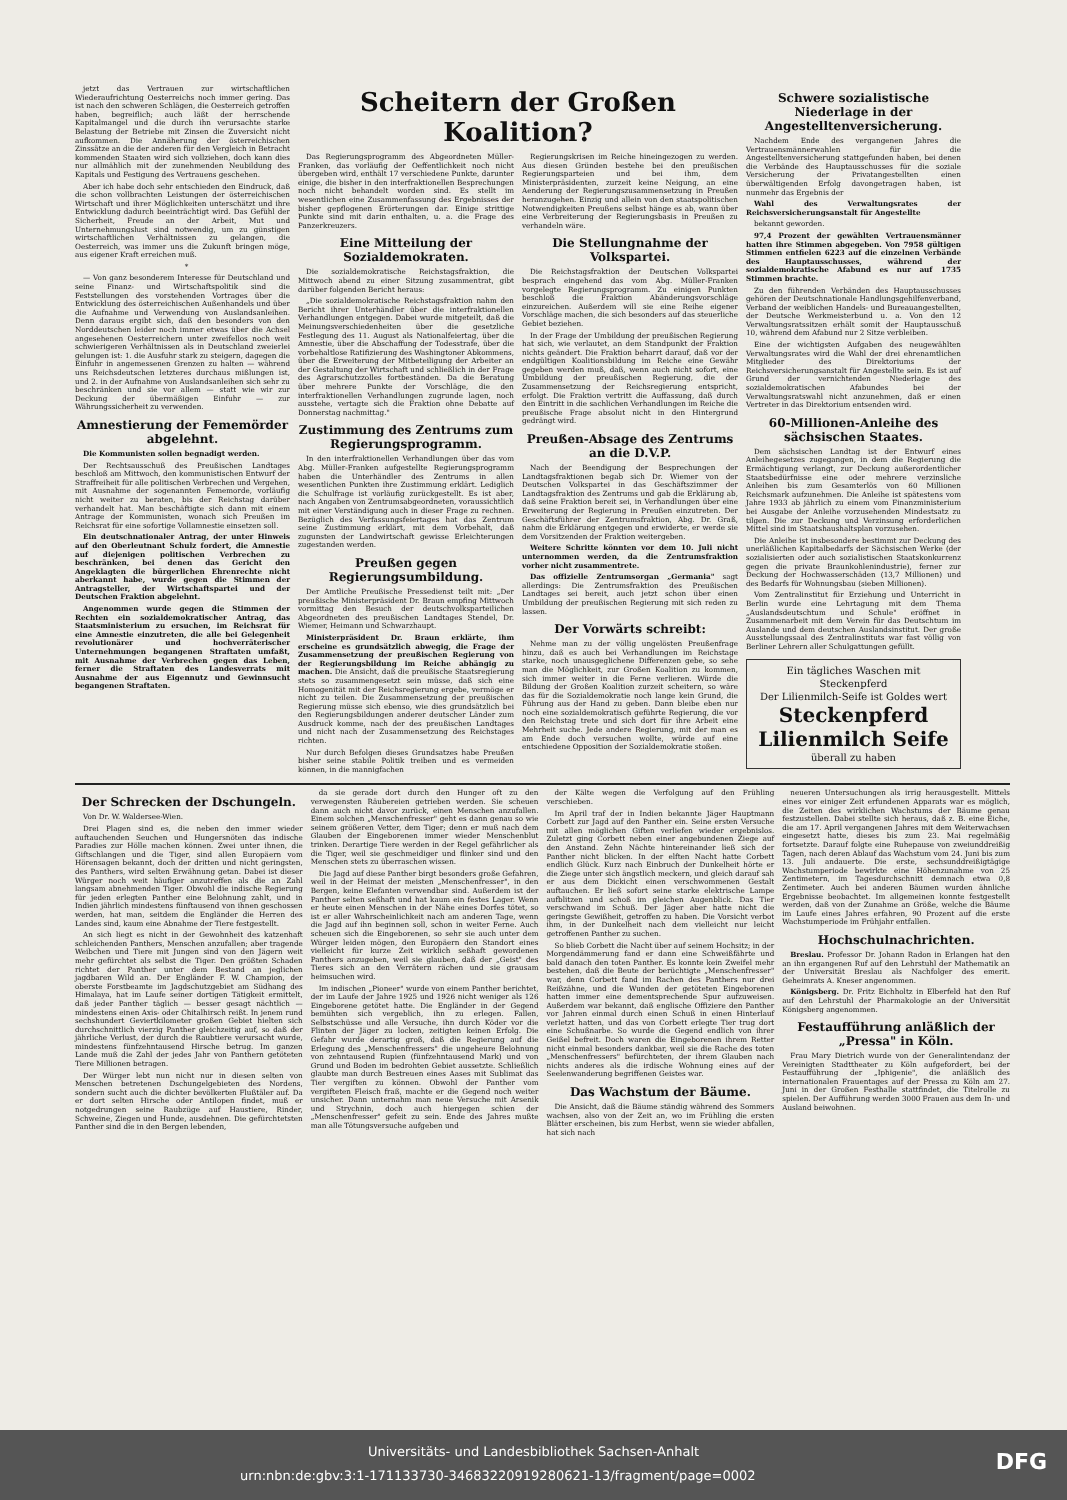jetzt das Vertrauen zur wirtschaftlichen Wiederaufrichtung Oesterreichs noch immer gering. Das ist nach den schweren Schlägen, die Oesterreich getroffen haben, begreiflich; auch läßt der herrschende Kapitalmangel und die durch ihn verursachte starke Belastung der Betriebe mit Zinsen die Zuversicht nicht aufkommen. Die Annäherung der österreichischen Zinssätze an die der anderen für den Vergleich in Betracht kommenden Staaten wird sich vollziehen, doch kann dies nur allmählich mit der zunehmenden Neubildung des Kapitals und Festigung des Vertrauens geschehen.
Aber ich habe doch sehr entschieden den Eindruck, daß die schon vollbrachten Leistungen der österreichischen Wirtschaft und ihrer Möglichkeiten unterschätzt und ihre Entwicklung dadurch beeinträchtigt wird. Das Gefühl der Sicherheit, Freude an der Arbeit, Mut und Unternehmungslust sind notwendig, um zu günstigen wirtschaftlichen Verhältnissen zu gelangen, die Oesterreich, was immer uns die Zukunft bringen möge, aus eigener Kraft erreichen muß.
*
— Von ganz besonderem Interesse für Deutschland und seine Finanz- und Wirtschaftspolitik sind die Feststellungen des vorstehenden Vortrages über die Entwicklung des österreichischen Außenhandels und über die Aufnahme und Verwendung von Auslandsanleihen. Denn daraus ergibt sich, daß den besonders von den Norddeutschen leider noch immer etwas über die Achsel angesehenen Oesterreichern unter zweifellos noch weit schwierigeren Verhältnissen als in Deutschland zweierlei gelungen ist: 1. die Ausfuhr stark zu steigern, dagegen die Einfuhr in angemessenen Grenzen zu halten — während uns Reichsdeutschen letzteres durchaus mißlungen ist, und 2. in der Aufnahme von Auslandsanleihen sich sehr zu beschränken und sie vor allem — statt wie wir zur Deckung der übermäßigen Einfuhr — zur Währungssicherheit zu verwenden.
Amnestierung der Fememörder abgelehnt.
Die Kommunisten sollen begnadigt werden.
Der Rechtsausschuß des Preußischen Landtages beschloß am Mittwoch, den kommunistischen Entwurf der Straffreiheit für alle politischen Verbrechen und Vergehen, mit Ausnahme der sogenannten Fememorde, vorläufig nicht weiter zu beraten, bis der Reichstag darüber verhandelt hat. Man beschäftigte sich dann mit einem Antrage der Kommunisten, wonach sich Preußen im Reichsrat für eine sofortige Vollamnestie einsetzen soll.
Ein deutschnationaler Antrag, der unter Hinweis auf den Oberleutnant Schulz fordert, die Amnestie auf diejenigen politischen Verbrechen zu beschränken, bei denen das Gericht den Angeklagten die bürgerlichen Ehrenrechte nicht aberkannt habe, wurde gegen die Stimmen der Antragsteller, der Wirtschaftspartei und der Deutschen Fraktion abgelehnt.
Angenommen wurde gegen die Stimmen der Rechten ein sozialdemokratischer Antrag, das Staatsministerium zu ersuchen, im Reichsrat für eine Amnestie einzutreten, die alle bei Gelegenheit revolutionärer und hochverräterischer Unternehmungen begangenen Straftaten umfaßt, mit Ausnahme der Verbrechen gegen das Leben, ferner die Straftaten des Landesverrats mit Ausnahme der aus Eigennutz und Gewinnsucht begangenen Straftaten.
Scheitern der Großen Koalition?
Das Regierungsprogramm des Abgeordneten Müller-Franken, das vorläufig der Oeffentlichkeit noch nicht übergeben wird, enthält 17 verschiedene Punkte, darunter einige, die bisher in den interfraktionellen Besprechungen noch nicht behandelt worden sind. Es stellt im wesentlichen eine Zusammenfassung des Ergebnisses der bisher gepflogenen Erörterungen dar. Einige strittige Punkte sind mit darin enthalten, u. a. die Frage des Panzerkreuzers.
Eine Mitteilung der Sozialdemokraten.
Die sozialdemokratische Reichstagsfraktion, die Mittwoch abend zu einer Sitzung zusammentrat, gibt darüber folgenden Bericht heraus:
„Die sozialdemokratische Reichstagsfraktion nahm den Bericht ihrer Unterhändler über die interfraktionellen Verhandlungen entgegen. Dabei wurde mitgeteilt, daß die Meinungsverschiedenheiten über die gesetzliche Festlegung des 11. August als Nationalfeiertag, über die Amnestie, über die Abschaffung der Todesstrafe, über die vorbehaltlose Ratifizierung des Washingtoner Abkommens, über die Erweiterung der Mitbeteiligung der Arbeiter an der Gestaltung der Wirtschaft und schließlich in der Frage des Agrarschutzzolles fortbeständen. Da die Beratung über mehrere Punkte der Vorschläge, die den interfraktionellen Verhandlungen zugrunde lagen, noch ausstehe, vertagte sich die Fraktion ohne Debatte auf Donnerstag nachmittag."
Zustimmung des Zentrums zum Regierungsprogramm.
In den interfraktionellen Verhandlungen über das vom Abg. Müller-Franken aufgestellte Regierungsprogramm haben die Unterhändler des Zentrums in allen wesentlichen Punkten ihre Zustimmung erklärt. Lediglich die Schulfrage ist vorläufig zurückgestellt. Es ist aber, nach Angaben von Zentrumsabgeordneten, voraussichtlich mit einer Verständigung auch in dieser Frage zu rechnen. Bezüglich des Verfassungsfeiertages hat das Zentrum seine Zustimmung erklärt, mit dem Vorbehalt, daß zugunsten der Landwirtschaft gewisse Erleichterungen zugestanden werden.
Preußen gegen Regierungsumbildung.
Der Amtliche Preußische Pressedienst teilt mit: „Der preußische Ministerpräsident Dr. Braun empfing Mittwoch vormittag den Besuch der deutschvolksparteilichen Abgeordneten des preußischen Landtages Stendel, Dr. Wiemer, Heimann und Schwarzhaupt.
Ministerpräsident Dr. Braun erklärte, ihm erscheine es grundsätzlich abwegig, die Frage der Zusammensetzung der preußischen Regierung von der Regierungsbildung im Reiche abhängig zu machen. Die Ansicht, daß die preußische Staatsregierung stets so zusammengesetzt sein müsse, daß sich eine Homogenität mit der Reichsregierung ergebe, vermöge er nicht zu teilen. Die Zusammensetzung der preußischen Regierung müsse sich ebenso, wie dies grundsätzlich bei den Regierungsbildungen anderer deutscher Länder zum Ausdruck komme, nach der des preußischen Landtages und nicht nach der Zusammensetzung des Reichstages richten.
Nur durch Befolgen dieses Grundsatzes habe Preußen bisher seine stabile Politik treiben und es vermeiden können, in die mannigfachen
Regierungskrisen im Reiche hineingezogen zu werden. Aus diesen Gründen bestehe bei den preußischen Regierungsparteien und bei ihm, dem Ministerpräsidenten, zurzeit keine Neigung, an eine Aenderung der Regierungszusammensetzung in Preußen heranzugehen. Einzig und allein von den staatspolitischen Notwendigkeiten Preußens selbst hänge es ab, wann über eine Verbreiterung der Regierungsbasis in Preußen zu verhandeln wäre.
Die Stellungnahme der Volkspartei.
Die Reichstagsfraktion der Deutschen Volkspartei besprach eingehend das vom Abg. Müller-Franken vorgelegte Regierungsprogramm. Zu einigen Punkten beschloß die Fraktion Abänderungsvorschläge einzureichen. Außerdem will sie eine Reihe eigener Vorschläge machen, die sich besonders auf das steuerliche Gebiet beziehen.
In der Frage der Umbildung der preußischen Regierung hat sich, wie verlautet, an dem Standpunkt der Fraktion nichts geändert. Die Fraktion beharrt darauf, daß vor der endgültigen Koalitionsbildung im Reiche eine Gewähr gegeben werden muß, daß, wenn auch nicht sofort, eine Umbildung der preußischen Regierung, die der Zusammensetzung der Reichsregierung entspricht, erfolgt. Die Fraktion vertritt die Auffassung, daß durch den Eintritt in die sachlichen Verhandlungen im Reiche die preußische Frage absolut nicht in den Hintergrund gedrängt wird.
Preußen-Absage des Zentrums an die D.V.P.
Nach der Beendigung der Besprechungen der Landtagsfraktionen begab sich Dr. Wiemer von der Deutschen Volkspartei in das Geschäftszimmer der Landtagsfraktion des Zentrums und gab die Erklärung ab, daß seine Fraktion bereit sei, in Verhandlungen über eine Erweiterung der Regierung in Preußen einzutreten. Der Geschäftsführer der Zentrumsfraktion, Abg. Dr. Graß, nahm die Erklärung entgegen und erwiderte, er werde sie dem Vorsitzenden der Fraktion weitergeben.
Weitere Schritte könnten vor dem 10. Juli nicht unternommen werden, da die Zentrumsfraktion vorher nicht zusammentrete.
Das offizielle Zentrumsorgan „Germania" sagt allerdings: Die Zentrumsfraktion des Preußischen Landtages sei bereit, auch jetzt schon über einen Umbildung der preußischen Regierung mit sich reden zu lassen.
Der Vorwärts schreibt:
Nehme man zu der völlig ungelösten Preußenfrage hinzu, daß es auch bei Verhandlungen im Reichstage starke, noch unausgeglichene Differenzen gebe, so sehe man die Möglichkeit, zur Großen Koalition zu kommen, sich immer weiter in die Ferne verlieren. Würde die Bildung der Großen Koalition zurzeit scheitern, so wäre das für die Sozialdemokratie noch lange kein Grund, die Führung aus der Hand zu geben. Dann bleibe eben nur noch eine sozialdemokratisch geführte Regierung, die vor den Reichstag trete und sich dort für ihre Arbeit eine Mehrheit suche. Jede andere Regierung, mit der man es am Ende doch versuchen wollte, würde auf eine entschiedene Opposition der Sozialdemokratie stoßen.
Schwere sozialistische Niederlage in der Angestelltenversicherung.
Nachdem Ende des vergangenen Jahres die Vertrauensmännerwahlen für die Angestelltenversicherung stattgefunden haben, bei denen die Verbände des Hauptausschusses für die soziale Versicherung der Privatangestellten einen überwältigenden Erfolg davongetragen haben, ist nunmehr das Ergebnis der
Wahl des Verwaltungsrates der Reichsversicherungsanstalt für Angestellte
bekannt geworden.
97,4 Prozent der gewählten Vertrauensmänner hatten ihre Stimmen abgegeben. Von 7958 gültigen Stimmen entfielen 6223 auf die einzelnen Verbände des Hauptausschusses, während der sozialdemokratische Afabund es nur auf 1735 Stimmen brachte.
Zu den führenden Verbänden des Hauptausschusses gehören der Deutschnationale Handlungsgehilfenverband, Verband der weiblichen Handels- und Bureauangestellten, der Deutsche Werkmeisterbund u. a. Von den 12 Verwaltungsratssitzen erhält somit der Hauptausschuß 10, während dem Afabund nur 2 Sitze verbleiben.
Eine der wichtigsten Aufgaben des neugewählten Verwaltungsrates wird die Wahl der drei ehrenamtlichen Mitglieder des Direktoriums der Reichsversicherungsanstalt für Angestellte sein. Es ist auf Grund der vernichtenden Niederlage des sozialdemokratischen Afabundes bei der Verwaltungsratswahl nicht anzunehmen, daß er einen Vertreter in das Direktorium entsenden wird.
60-Millionen-Anleihe des sächsischen Staates.
Dem sächsischen Landtag ist der Entwurf eines Anleihegesetzes zugegangen, in dem die Regierung die Ermächtigung verlangt, zur Deckung außerordentlicher Staatsbedürfnisse eine oder mehrere verzinsliche Anleihen bis zum Gesamterlös von 60 Millionen Reichsmark aufzunehmen. Die Anleihe ist spätestens vom Jahre 1933 ab jährlich zu einem vom Finanzministerium bei Ausgabe der Anleihe vorzusehenden Mindestsatz zu tilgen. Die zur Deckung und Verzinsung erforderlichen Mittel sind im Staatshaushaltsplan vorzusehen.
Die Anleihe ist insbesondere bestimmt zur Deckung des unerläßlichen Kapitalbedarfs der Sächsischen Werke (der sozialisierten oder auch sozialistischen Staatskonkurrenz gegen die private Braunkohlenindustrie), ferner zur Deckung der Hochwasserschäden (13,7 Millionen) und des Bedarfs für Wohnungsbau (sieben Millionen).
Vom Zentralinstitut für Erziehung und Unterricht in Berlin wurde eine Lehrtagung mit dem Thema „Auslandsdeutschtum und Schule" eröffnet in Zusammenarbeit mit dem Verein für das Deutschtum im Auslande und dem deutschen Auslandsinstitut. Der große Ausstellungssaal des Zentralinstituts war fast völlig von Berliner Lehrern aller Schulgattungen gefüllt.
Ein tägliches Waschen mit Steckenpferd
Der Lilienmilch-Seife ist Goldes wert
Steckenpferd Lilienmilch Seife
überall zu haben
Der Schrecken der Dschungeln.
Von Dr. W. Waldersee-Wien.
Drei Plagen sind es, die neben den immer wieder auftauchenden Seuchen und Hungersnöten das indische Paradies zur Hölle machen können. Zwei unter ihnen, die Giftschlangen und die Tiger, sind allen Europäern vom Hörensagen bekannt, doch der dritten und nicht geringsten, des Panthers, wird selten Erwähnung getan. Dabei ist dieser Würger noch weit häufiger anzutreffen als die an Zahl langsam abnehmenden Tiger. Obwohl die indische Regierung für jeden erlegten Panther eine Belohnung zahlt, und in Indien jährlich mindestens fünftausend von ihnen geschossen werden, hat man, seitdem die Engländer die Herren des Landes sind, kaum eine Abnahme der Tiere festgestellt.
An sich liegt es nicht in der Gewohnheit des katzenhaft schleichenden Panthers, Menschen anzufallen; aber tragende Weibchen und Tiere mit Jungen sind von den Jägern weit mehr gefürchtet als selbst die Tiger. Den größten Schaden richtet der Panther unter dem Bestand an jeglichen jagdbaren Wild an. Der Engländer F. W. Champion, der oberste Forstbeamte im Jagdschutzgebiet am Südhang des Himalaya, hat im Laufe seiner dortigen Tätigkeit ermittelt, daß jeder Panther täglich — besser gesagt nächtlich — mindestens einen Axis- oder Chitalhirsch reißt. In jenem rund sechshundert Geviertkilometer großen Gebiet hielten sich durchschnittlich vierzig Panther gleichzeitig auf, so daß der jährliche Verlust, der durch die Raubtiere verursacht wurde, mindestens fünfzehntausend Hirsche betrug. Im ganzen Lande muß die Zahl der jedes Jahr von Panthern getöteten Tiere Millionen betragen.
Der Würger lebt nun nicht nur in diesen selten von Menschen betretenen Dschungelgebieten des Nordens, sondern sucht auch die dichter bevölkerten Flußtäler auf. Da er dort selten Hirsche oder Antilopen findet, muß er notgedrungen seine Raubzüge auf Haustiere, Rinder, Schweine, Ziegen und Hunde, ausdehnen. Die gefürchtetsten Panther sind die in den Bergen lebenden,
da sie gerade dort durch den Hunger oft zu den verwegensten Räubereien getrieben werden. Sie scheuen dann auch nicht davor zurück, einen Menschen anzufallen. Einem solchen „Menschenfresser" geht es dann genau so wie seinem größeren Vetter, dem Tiger; denn er muß nach dem Glauben der Eingeborenen immer wieder Menschenblut trinken. Derartige Tiere werden in der Regel gefährlicher als die Tiger, weil sie geschmeidiger und flinker sind und den Menschen stets zu überraschen wissen.
Die Jagd auf diese Panther birgt besonders große Gefahren, weil in der Heimat der meisten „Menschenfresser", in den Bergen, keine Elefanten verwendbar sind. Außerdem ist der Panther selten seßhaft und hat kaum ein festes Lager. Wenn er heute einen Menschen in der Nähe eines Dorfes tötet, so ist er aller Wahrscheinlichkeit nach am anderen Tage, wenn die Jagd auf ihn beginnen soll, schon in weiter Ferne. Auch scheuen sich die Eingeborenen, so sehr sie auch unter dem Würger leiden mögen, den Europäern den Standort eines vielleicht für kurze Zeit wirklich seßhaft gewordenen Panthers anzugeben, weil sie glauben, daß der „Geist" des Tieres sich an den Verrätern rächen und sie grausam heimsuchen wird.
Im indischen „Pioneer" wurde von einem Panther berichtet, der im Laufe der Jahre 1925 und 1926 nicht weniger als 126 Eingeborene getötet hatte. Die Engländer in der Gegend bemühten sich vergeblich, ihn zu erlegen. Fallen, Selbstschüsse und alle Versuche, ihn durch Köder vor die Flinten der Jäger zu locken, zeitigten keinen Erfolg. Die Gefahr wurde derartig groß, daß die Regierung auf die Erlegung des „Menschenfressers" die ungeheure Belohnung von zehntausend Rupien (fünfzehntausend Mark) und von Grund und Boden im bedrohten Gebiet aussetzte. Schließlich glaubte man durch Bestreuen eines Aases mit Sublimat das Tier vergiften zu können. Obwohl der Panther vom vergifteten Fleisch fraß, machte er die Gegend noch weiter unsicher. Dann unternahm man neue Versuche mit Arsenik und Strychnin, doch auch hiergegen schien der „Menschenfresser" gefeit zu sein. Ende des Jahres mußte man alle Tötungsversuche aufgeben und
der Kälte wegen die Verfolgung auf den Frühling verschieben.
Im April traf der in Indien bekannte Jäger Hauptmann Corbett zur Jagd auf den Panther ein. Seine ersten Versuche mit allen möglichen Giften verliefen wieder ergebnislos. Zuletzt ging Corbett neben einer angebundenen Ziege auf den Anstand. Zehn Nächte hintereinander ließ sich der Panther nicht blicken. In der elften Nacht hatte Corbett endlich Glück. Kurz nach Einbruch der Dunkelheit hörte er die Ziege unter sich ängstlich meckern, und gleich darauf sah er aus dem Dickicht einen verschwommenen Gestalt auftauchen. Er ließ sofort seine starke elektrische Lampe aufblitzen und schoß im gleichen Augenblick. Das Tier verschwand im Schuß. Der Jäger aber hatte nicht die geringste Gewißheit, getroffen zu haben. Die Vorsicht verbot ihm, in der Dunkelheit nach dem vielleicht nur leicht getroffenen Panther zu suchen.
So blieb Corbett die Nacht über auf seinem Hochsitz; in der Morgendämmerung fand er dann eine Schweißfährte und bald danach den toten Panther. Es konnte kein Zweifel mehr bestehen, daß die Beute der berüchtigte „Menschenfresser" war, denn Corbett fand im Rachen des Panthers nur drei Reißzähne, und die Wunden der getöteten Eingeborenen hatten immer eine dementsprechende Spur aufzuweisen. Außerdem war bekannt, daß englische Offiziere den Panther vor Jahren einmal durch einen Schuß in einen Hinterlauf verletzt hatten, und das von Corbett erlegte Tier trug dort eine Schußnarbe. So wurde die Gegend endlich von ihrer Geißel befreit. Doch waren die Eingeborenen ihrem Retter nicht einmal besonders dankbar, weil sie die Rache des toten „Menschenfressers" befürchteten, der ihrem Glauben nach nichts anderes als die irdische Wohnung eines auf der Seelenwanderung begriffenen Geistes war.
Das Wachstum der Bäume.
Die Ansicht, daß die Bäume ständig während des Sommers wachsen, also von der Zeit an, wo im Frühling die ersten Blätter erscheinen, bis zum Herbst, wenn sie wieder abfallen, hat sich nach
neueren Untersuchungen als irrig herausgestellt. Mittels eines vor einiger Zeit erfundenen Apparats war es möglich, die Zeiten des wirklichen Wachstums der Bäume genau festzustellen. Dabei stellte sich heraus, daß z. B. eine Eiche, die am 17. April vergangenen Jahres mit dem Weiterwachsen eingesetzt hatte, dieses bis zum 23. Mai regelmäßig fortsetzte. Darauf folgte eine Ruhepause von zweiunddreißig Tagen, nach deren Ablauf das Wachstum vom 24. Juni bis zum 13. Juli andauerte. Die erste, sechsunddreißigtägige Wachstumperiode bewirkte eine Höhenzunahme von 25 Zentimetern, im Tagesdurchschnitt demnach etwa 0,8 Zentimeter. Auch bei anderen Bäumen wurden ähnliche Ergebnisse beobachtet. Im allgemeinen konnte festgestellt werden, daß von der Zunahme an Größe, welche die Bäume im Laufe eines Jahres erfahren, 90 Prozent auf die erste Wachstumperiode im Frühjahr entfallen.
Hochschulnachrichten.
Breslau. Professor Dr. Johann Radon in Erlangen hat den an ihn ergangenen Ruf auf den Lehrstuhl der Mathematik an der Universität Breslau als Nachfolger des emerit. Geheimrats A. Kneser angenommen.
Königsberg. Dr. Fritz Eichholtz in Elberfeld hat den Ruf auf den Lehrstuhl der Pharmakologie an der Universität Königsberg angenommen.
Festaufführung anläßlich der „Pressa" in Köln.
Frau Mary Dietrich wurde von der Generalintendanz der Vereinigten Stadttheater zu Köln aufgefordert, bei der Festaufführung der „Iphigenie", die anläßlich des internationalen Frauentages auf der Pressa zu Köln am 27. Juni in der Großen Festhalle stattfindet, die Titelrolle zu spielen. Der Aufführung werden 3000 Frauen aus dem In- und Ausland beiwohnen.
Universitäts- und Landesbibliothek Sachsen-Anhalt
urn:nbn:de:gbv:3:1-171133730-34683220919280621-13/fragment/page=0002 DFG